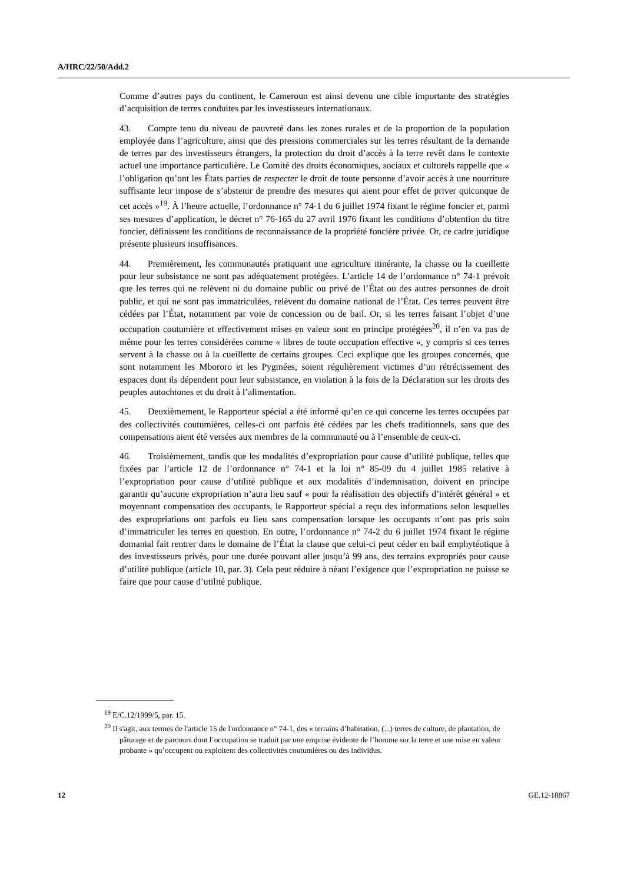A/HRC/22/50/Add.2
Comme d’autres pays du continent, le Cameroun est ainsi devenu une cible importante des stratégies d’acquisition de terres conduites par les investisseurs internationaux.
43. Compte tenu du niveau de pauvreté dans les zones rurales et de la proportion de la population employée dans l’agriculture, ainsi que des pressions commerciales sur les terres résultant de la demande de terres par des investisseurs étrangers, la protection du droit d’accès à la terre revêt dans le contexte actuel une importance particulière. Le Comité des droits économiques, sociaux et culturels rappelle que « l’obligation qu’ont les États parties de respecter le droit de toute personne d’avoir accès à une nourriture suffisante leur impose de s’abstenir de prendre des mesures qui aient pour effet de priver quiconque de cet accès »<sup>19</sup>. À l’heure actuelle, l’ordonnance n° 74-1 du 6 juillet 1974 fixant le régime foncier et, parmi ses mesures d’application, le décret n° 76-165 du 27 avril 1976 fixant les conditions d’obtention du titre foncier, définissent les conditions de reconnaissance de la propriété foncière privée. Or, ce cadre juridique présente plusieurs insuffisances.
44. Premièrement, les communautés pratiquant une agriculture itinérante, la chasse ou la cueillette pour leur subsistance ne sont pas adéquatement protégées. L’article 14 de l’ordonnance n° 74-1 prévoit que les terres qui ne relèvent ni du domaine public ou privé de l’État ou des autres personnes de droit public, et qui ne sont pas immatriculées, relèvent du domaine national de l’État. Ces terres peuvent être cédées par l’État, notamment par voie de concession ou de bail. Or, si les terres faisant l’objet d’une occupation coutumière et effectivement mises en valeur sont en principe protégées<sup>20</sup>, il n’en va pas de même pour les terres considérées comme « libres de toute occupation effective », y compris si ces terres servent à la chasse ou à la cueillette de certains groupes. Ceci explique que les groupes concernés, que sont notamment les Mbororo et les Pygmées, soient régulièrement victimes d’un rétrécissement des espaces dont ils dépendent pour leur subsistance, en violation à la fois de la Déclaration sur les droits des peuples autochtones et du droit à l’alimentation.
45. Deuxièmement, le Rapporteur spécial a été informé qu’en ce qui concerne les terres occupées par des collectivités coutumières, celles-ci ont parfois été cédées par les chefs traditionnels, sans que des compensations aient été versées aux membres de la communauté ou à l’ensemble de ceux-ci.
46. Troisièmement, tandis que les modalités d’expropriation pour cause d’utilité publique, telles que fixées par l’article 12 de l’ordonnance n° 74-1 et la loi n° 85-09 du 4 juillet 1985 relative à l’expropriation pour cause d’utilité publique et aux modalités d’indemnisation, doivent en principe garantir qu’aucune expropriation n’aura lieu sauf « pour la réalisation des objectifs d’intérêt général » et moyennant compensation des occupants, le Rapporteur spécial a reçu des informations selon lesquelles des expropriations ont parfois eu lieu sans compensation lorsque les occupants n’ont pas pris soin d’immatriculer les terres en question. En outre, l’ordonnance n° 74-2 du 6 juillet 1974 fixant le régime domanial fait rentrer dans le domaine de l’État la clause que celui-ci peut céder en bail emphytéotique à des investisseurs privés, pour une durée pouvant aller jusqu’à 99 ans, des terrains expropriés pour cause d’utilité publique (article 10, par. 3). Cela peut réduire à néant l’exigence que l’expropriation ne puisse se faire que pour cause d’utilité publique.
<sup>19</sup> E/C.12/1999/5, par. 15.
<sup>20</sup> Il s'agit, aux termes de l'article 15 de l'ordonnance n° 74-1, des « terrains d’habitation, (...) terres de culture, de plantation, de pâturage et de parcours dont l’occupation se traduit par une emprise évidente de l’homme sur la terre et une mise en valeur probante » qu’occupent ou exploitent des collectivités coutumières ou des individus.
12 GE.12-18867